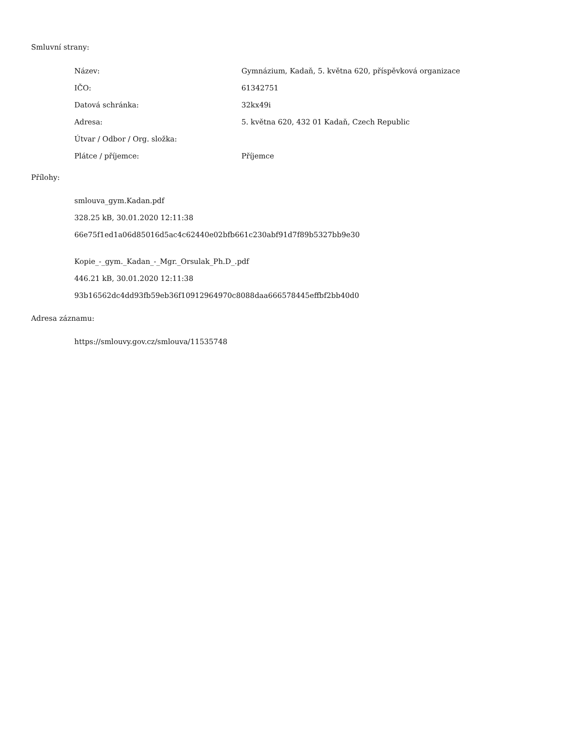Smluvní strany:
| Název: | Gymnázium, Kadaň, 5. května 620, příspěvková organizace |
| IČO: | 61342751 |
| Datová schránka: | 32kx49i |
| Adresa: | 5. května 620, 432 01 Kadaň, Czech Republic |
| Útvar / Odbor / Org. složka: | |
| Plátce / příjemce: | Příjemce |
Přílohy:
smlouva_gym.Kadan.pdf
328.25 kB, 30.01.2020 12:11:38
66e75f1ed1a06d85016d5ac4c62440e02bfb661c230abf91d7f89b5327bb9e30
Kopie_-_gym._Kadan_-_Mgr._Orsulak_Ph.D_.pdf
446.21 kB, 30.01.2020 12:11:38
93b16562dc4dd93fb59eb36f10912964970c8088daa666578445effbf2bb40d0
Adresa záznamu:
https://smlouvy.gov.cz/smlouva/11535748